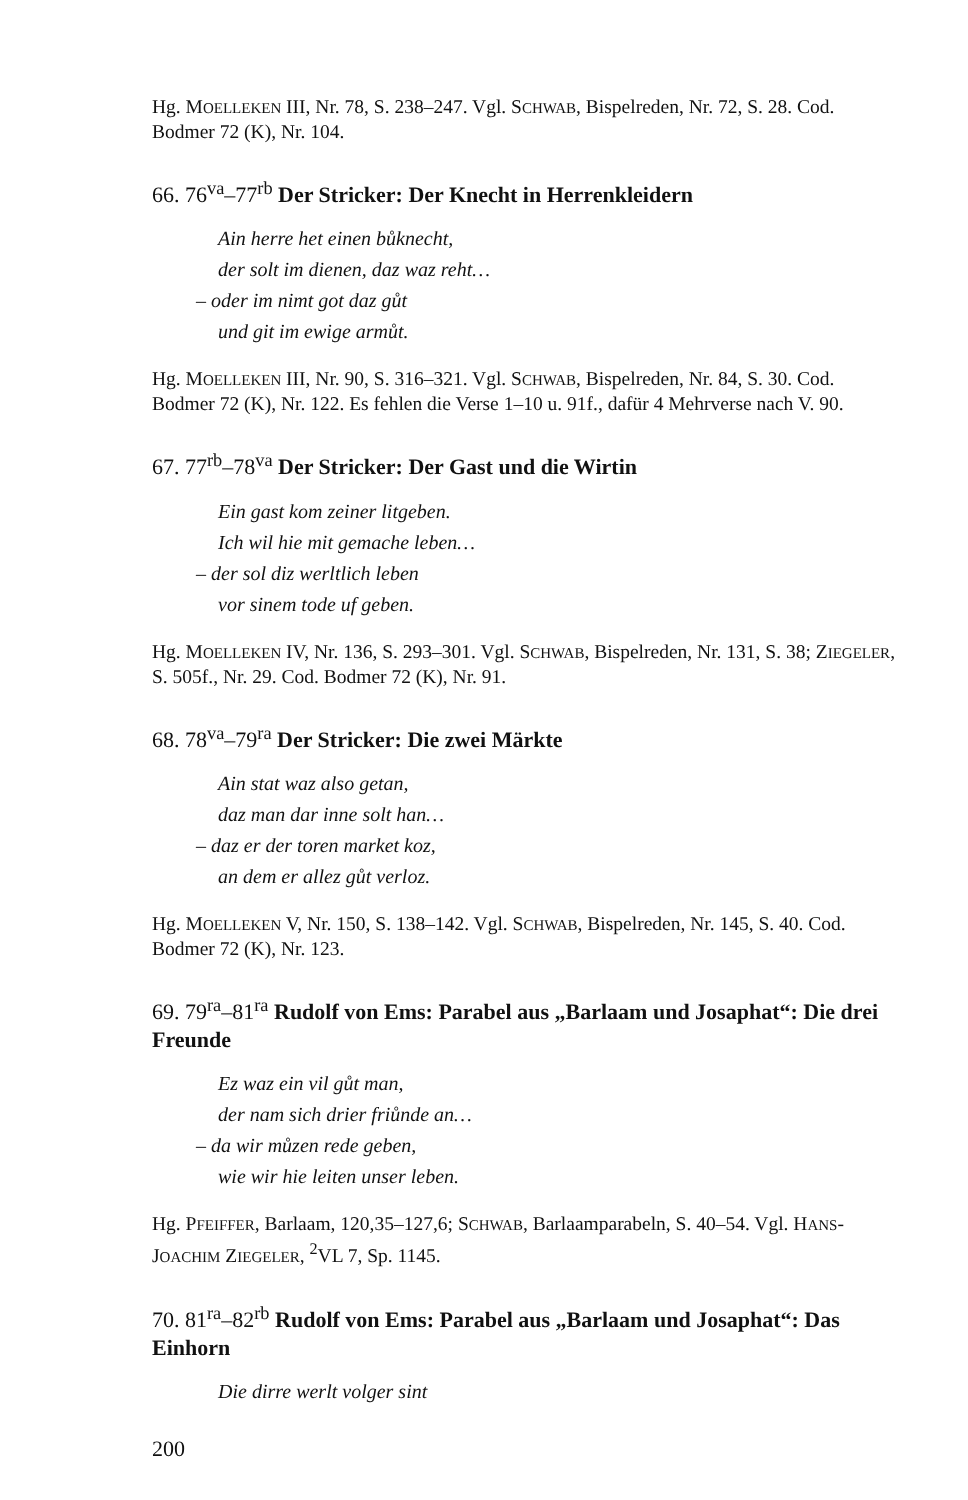Hg. MOELLEKEN III, Nr. 78, S. 238–247. Vgl. SCHWAB, Bispelreden, Nr. 72, S. 28. Cod. Bodmer 72 (K), Nr. 104.
66. 76<sup>va</sup>–77<sup>rb</sup> Der Stricker: Der Knecht in Herrenkleidern
Ain herre het einen bůknecht,
der solt im dienen, daz waz reht…
– oder im nimt got daz gůt
und git im ewige armůt.
Hg. MOELLEKEN III, Nr. 90, S. 316–321. Vgl. SCHWAB, Bispelreden, Nr. 84, S. 30. Cod. Bodmer 72 (K), Nr. 122. Es fehlen die Verse 1–10 u. 91f., dafür 4 Mehrverse nach V. 90.
67. 77<sup>rb</sup>–78<sup>va</sup> Der Stricker: Der Gast und die Wirtin
Ein gast kom zeiner litgeben.
Ich wil hie mit gemache leben…
– der sol diz werltlich leben
vor sinem tode uf geben.
Hg. MOELLEKEN IV, Nr. 136, S. 293–301. Vgl. SCHWAB, Bispelreden, Nr. 131, S. 38; ZIEGELER, S. 505f., Nr. 29. Cod. Bodmer 72 (K), Nr. 91.
68. 78<sup>va</sup>–79<sup>ra</sup> Der Stricker: Die zwei Märkte
Ain stat waz also getan,
daz man dar inne solt han…
– daz er der toren market koz,
an dem er allez gůt verloz.
Hg. MOELLEKEN V, Nr. 150, S. 138–142. Vgl. SCHWAB, Bispelreden, Nr. 145, S. 40. Cod. Bodmer 72 (K), Nr. 123.
69. 79<sup>ra</sup>–81<sup>ra</sup> Rudolf von Ems: Parabel aus „Barlaam und Josaphat“: Die drei Freunde
Ez waz ein vil gůt man,
der nam sich drier friůnde an…
– da wir můzen rede geben,
wie wir hie leiten unser leben.
Hg. PFEIFFER, Barlaam, 120,35–127,6; SCHWAB, Barlaamparabeln, S. 40–54. Vgl. HANS-JOACHIM ZIEGELER, <sup>2</sup>VL 7, Sp. 1145.
70. 81<sup>ra</sup>–82<sup>rb</sup> Rudolf von Ems: Parabel aus „Barlaam und Josaphat“: Das Einhorn
Die dirre werlt volger sint
200